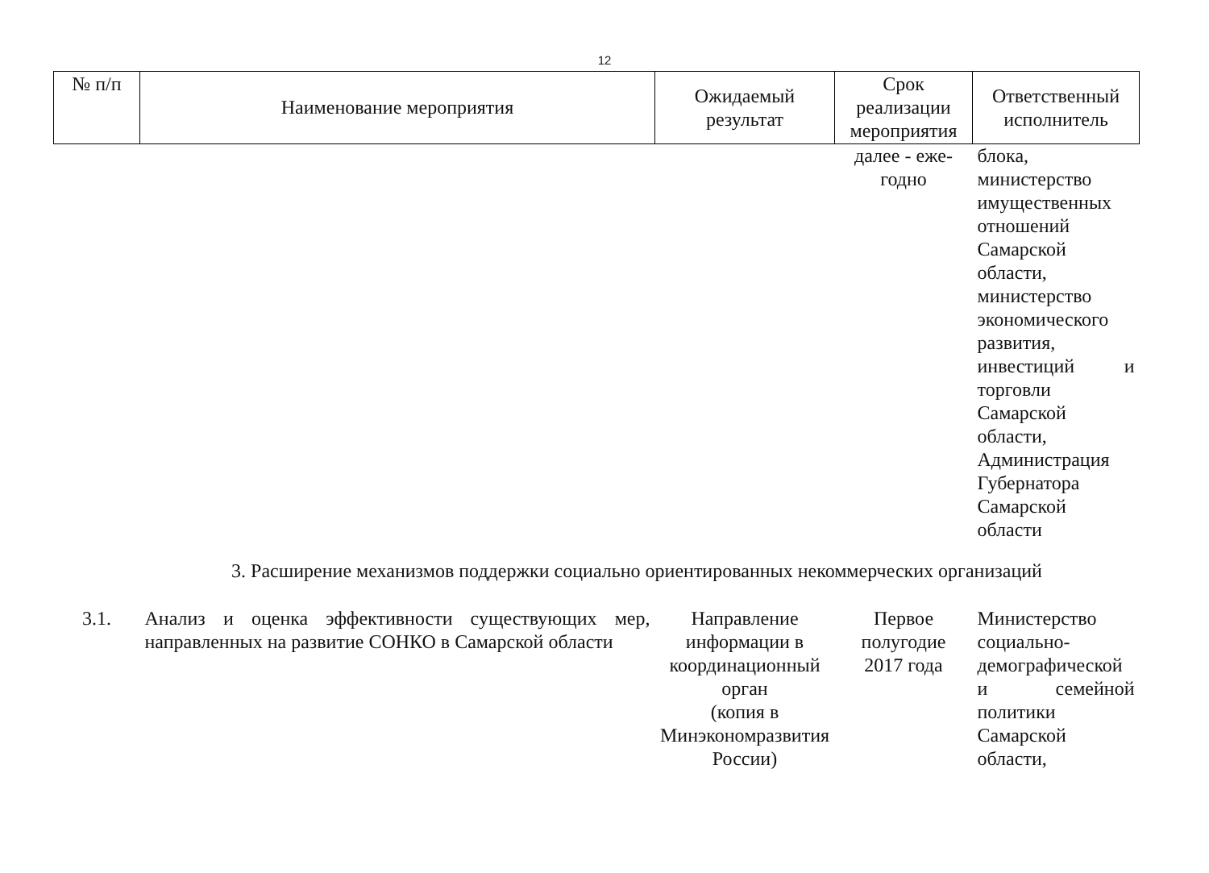12
| № п/п | Наименование мероприятия | Ожидаемый результат | Срок реализации мероприятия | Ответственный исполнитель |
| --- | --- | --- | --- | --- |
| | | | далее - еже- годно | блока, министерство имущественных отношений Самарской области, министерство экономического развития, инвестиций и торговли Самарской области, Администрация Губернатора Самарской области |
| 3. Расширение механизмов поддержки социально ориентированных некоммерческих организаций | | | | |
| 3.1. | Анализ и оценка эффективности существующих мер, направленных на развитие СОНКО в Самарской области | Направление информации в координационный орган (копия в Минэкономразвития России) | Первое полугодие 2017 года | Министерство социально-демографической и семейной политики Самарской области, |